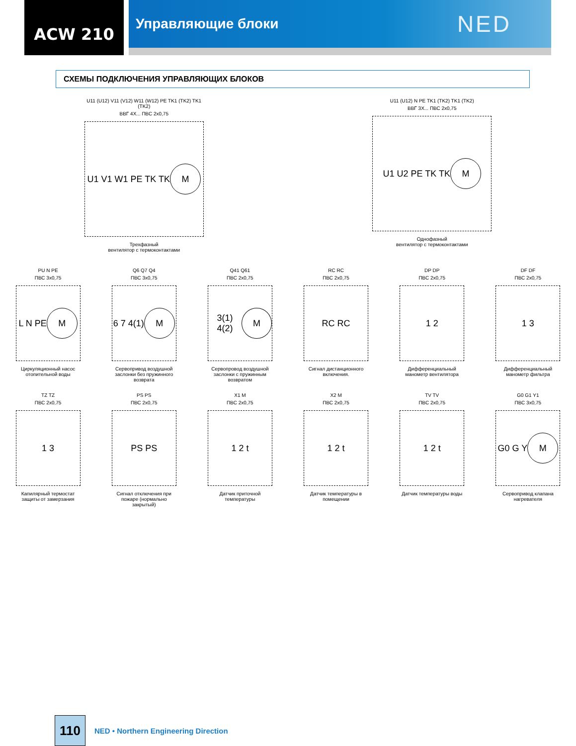ACW 210
Управляющие блоки
NED
СХЕМЫ ПОДКЛЮЧЕНИЯ УПРАВЛЯЮЩИХ БЛОКОВ
U11 (U12) V11 (V12) W11 (W12) PE TK1 (TK2) TK1 (TK2)
ВВГ 4Х... ПВС 2х0,75
U1 V1 W1 PE TK TK M
Трехфазный
вентилятор с термоконтактами
U11 (U12) N PE TK1 (TK2) TK1 (TK2)
ВВГ 3Х... ПВС 2х0,75
U1 U2 PE TK TK M
Однофазный
вентилятор с термоконтактами
PU N PE
ПВС 3х0,75
L N PE M
Циркуляционный насос отопительной воды
Q6 Q7 Q4
ПВС 3х0,75
6 7 4(1) M
Сервопривод воздушной заслонки без пружинного возврата
Q41 Q61
ПВС 2х0,75
3(1) 4(2) M
Сервопровод воздушной заслонки с пружинным возвратом
RC RC
ПВС 2х0,75
RC RC
Сигнал дистанционного включения.
DP DP
ПВС 2х0,75
1 2
Дифференциальный манометр вентилятора
DF DF
ПВС 2х0,75
1 3
Дифференциальный манометр фильтра
TZ TZ
ПВС 2х0,75
1 3
Капилярный термостат защиты от замерзания
PS PS
ПВС 2х0,75
PS PS
Сигнал отключения при пожаре (нормально закрытый)
X1 M
ПВС 2х0,75
1 2 t
Датчик приточной температуры
X2 M
ПВС 2х0,75
1 2 t
Датчик температуры в помещении
TV TV
ПВС 2х0,75
1 2 t
Датчик температуры воды
G0 G1 Y1
ПВС 3х0,75
G0 G Y M
Сервопривод клапана нагревателя
110
NED • Northern Engineering Direction